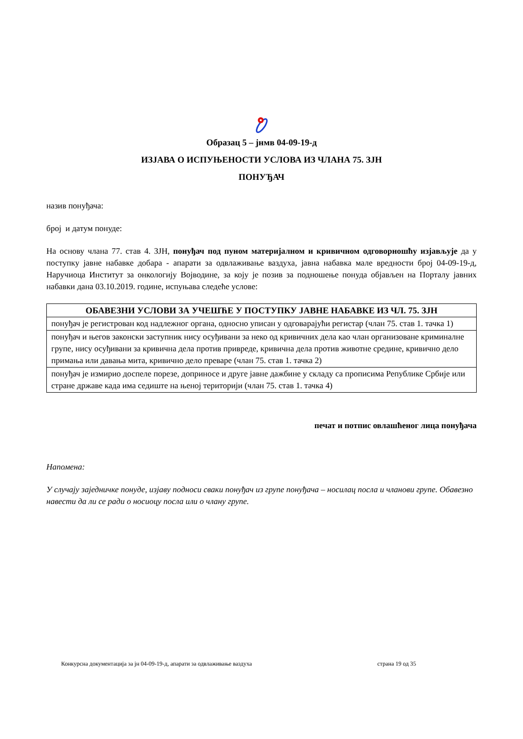Образац 5 – јнмв 04-09-19-д
ИЗЈАВА О ИСПУЊЕНОСТИ УСЛОВА ИЗ ЧЛАНА 75. ЗЈН
ПОНУЂАЧ
назив понуђача:
број и датум понуде:
На основу члана 77. став 4. ЗЈН, понуђач под пуном материјалном и кривичном одговорношћу изјављује да у поступку јавне набавке добара - апарати за одвлаживање ваздуха, јавна набавка мале вредности број 04-09-19-д, Наручиоца Институт за онкологију Војводине, за коју је позив за подношење понуда објављен на Порталу јавних набавки дана 03.10.2019. године, испуњава следеће услове:
| ОБАВЕЗНИ УСЛОВИ ЗА УЧЕШЋЕ У ПОСТУПКУ ЈАВНЕ НАБАВКЕ ИЗ ЧЛ. 75. ЗЈН |
| --- |
| понуђач је регистрован код надлежног органа, односно уписан у одговарајући регистар (члан 75. став 1. тачка 1) |
| понуђач и његов законски заступник нису осуђивани за неко од кривичних дела као члан организоване криминалне групе, нису осуђивани за кривична дела против привреде, кривична дела против животне средине, кривично дело примања или давања мита, кривично дело преваре (члан 75. став 1. тачка 2) |
| понуђач је измирио доспеле порезе, доприносе и друге јавне дажбине у складу са прописима Републике Србије или стране државе када има седиште на њеној територији (члан 75. став 1. тачка 4) |
печат и потпис овлашћеног лица понуђача
Напомена:
У случају заједничке понуде, изјаву подноси сваки понуђач из групе понуђача – носилац посла и чланови групе. Обавезно навести да ли се ради о носиоцу посла или о члану групе.
Конкурсна документација за јн 04-09-19-д, апарати за одвлаживање ваздуха страна 19 од 35